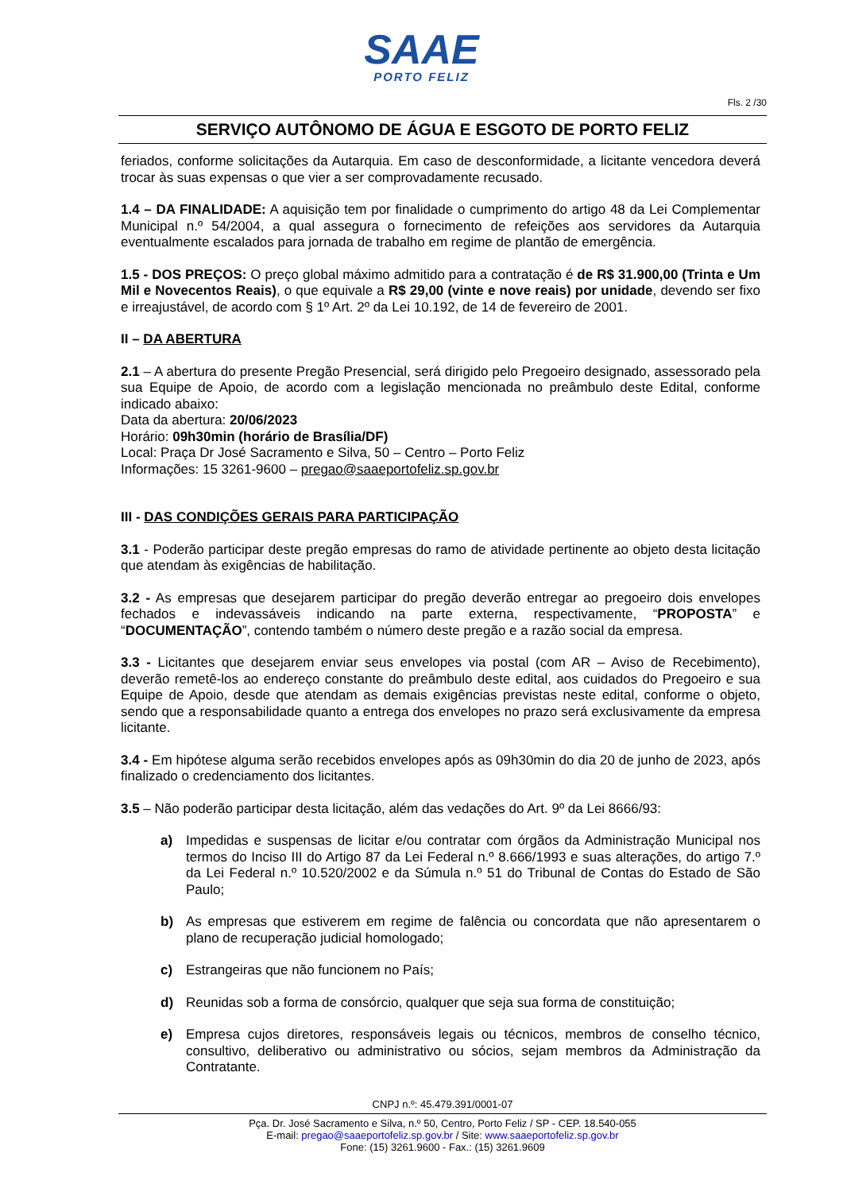SAAE
PORTO FELIZ
Fls. 2 /30
SERVIÇO AUTÔNOMO DE ÁGUA E ESGOTO DE PORTO FELIZ
feriados, conforme solicitações da Autarquia. Em caso de desconformidade, a licitante vencedora deverá trocar às suas expensas o que vier a ser comprovadamente recusado.
1.4 – DA FINALIDADE: A aquisição tem por finalidade o cumprimento do artigo 48 da Lei Complementar Municipal n.º 54/2004, a qual assegura o fornecimento de refeições aos servidores da Autarquia eventualmente escalados para jornada de trabalho em regime de plantão de emergência.
1.5 - DOS PREÇOS: O preço global máximo admitido para a contratação é de R$ 31.900,00 (Trinta e Um Mil e Novecentos Reais), o que equivale a R$ 29,00 (vinte e nove reais) por unidade, devendo ser fixo e irreajustável, de acordo com § 1º Art. 2º da Lei 10.192, de 14 de fevereiro de 2001.
II – DA ABERTURA
2.1 – A abertura do presente Pregão Presencial, será dirigido pelo Pregoeiro designado, assessorado pela sua Equipe de Apoio, de acordo com a legislação mencionada no preâmbulo deste Edital, conforme indicado abaixo:
Data da abertura: 20/06/2023
Horário: 09h30min (horário de Brasília/DF)
Local: Praça Dr José Sacramento e Silva, 50 – Centro – Porto Feliz
Informações: 15 3261-9600 – pregao@saaeportofeliz.sp.gov.br
III - DAS CONDIÇÕES GERAIS PARA PARTICIPAÇÃO
3.1 - Poderão participar deste pregão empresas do ramo de atividade pertinente ao objeto desta licitação que atendam às exigências de habilitação.
3.2 - As empresas que desejarem participar do pregão deverão entregar ao pregoeiro dois envelopes fechados e indevassáveis indicando na parte externa, respectivamente, “PROPOSTA” e “DOCUMENTAÇÃO”, contendo também o número deste pregão e a razão social da empresa.
3.3 - Licitantes que desejarem enviar seus envelopes via postal (com AR – Aviso de Recebimento), deverão remetê-los ao endereço constante do preâmbulo deste edital, aos cuidados do Pregoeiro e sua Equipe de Apoio, desde que atendam as demais exigências previstas neste edital, conforme o objeto, sendo que a responsabilidade quanto a entrega dos envelopes no prazo será exclusivamente da empresa licitante.
3.4 - Em hipótese alguma serão recebidos envelopes após as 09h30min do dia 20 de junho de 2023, após finalizado o credenciamento dos licitantes.
3.5 – Não poderão participar desta licitação, além das vedações do Art. 9º da Lei 8666/93:
a) Impedidas e suspensas de licitar e/ou contratar com órgãos da Administração Municipal nos termos do Inciso III do Artigo 87 da Lei Federal n.º 8.666/1993 e suas alterações, do artigo 7.º da Lei Federal n.º 10.520/2002 e da Súmula n.º 51 do Tribunal de Contas do Estado de São Paulo;
b) As empresas que estiverem em regime de falência ou concordata que não apresentarem o plano de recuperação judicial homologado;
c) Estrangeiras que não funcionem no País;
d) Reunidas sob a forma de consórcio, qualquer que seja sua forma de constituição;
e) Empresa cujos diretores, responsáveis legais ou técnicos, membros de conselho técnico, consultivo, deliberativo ou administrativo ou sócios, sejam membros da Administração da Contratante.
CNPJ n.º: 45.479.391/0001-07
Pça. Dr. José Sacramento e Silva, n.º 50, Centro, Porto Feliz / SP - CEP. 18.540-055
E-mail: pregao@saaeportofeliz.sp.gov.br / Site: www.saaeportofeliz.sp.gov.br
Fone: (15) 3261.9600 - Fax.: (15) 3261.9609